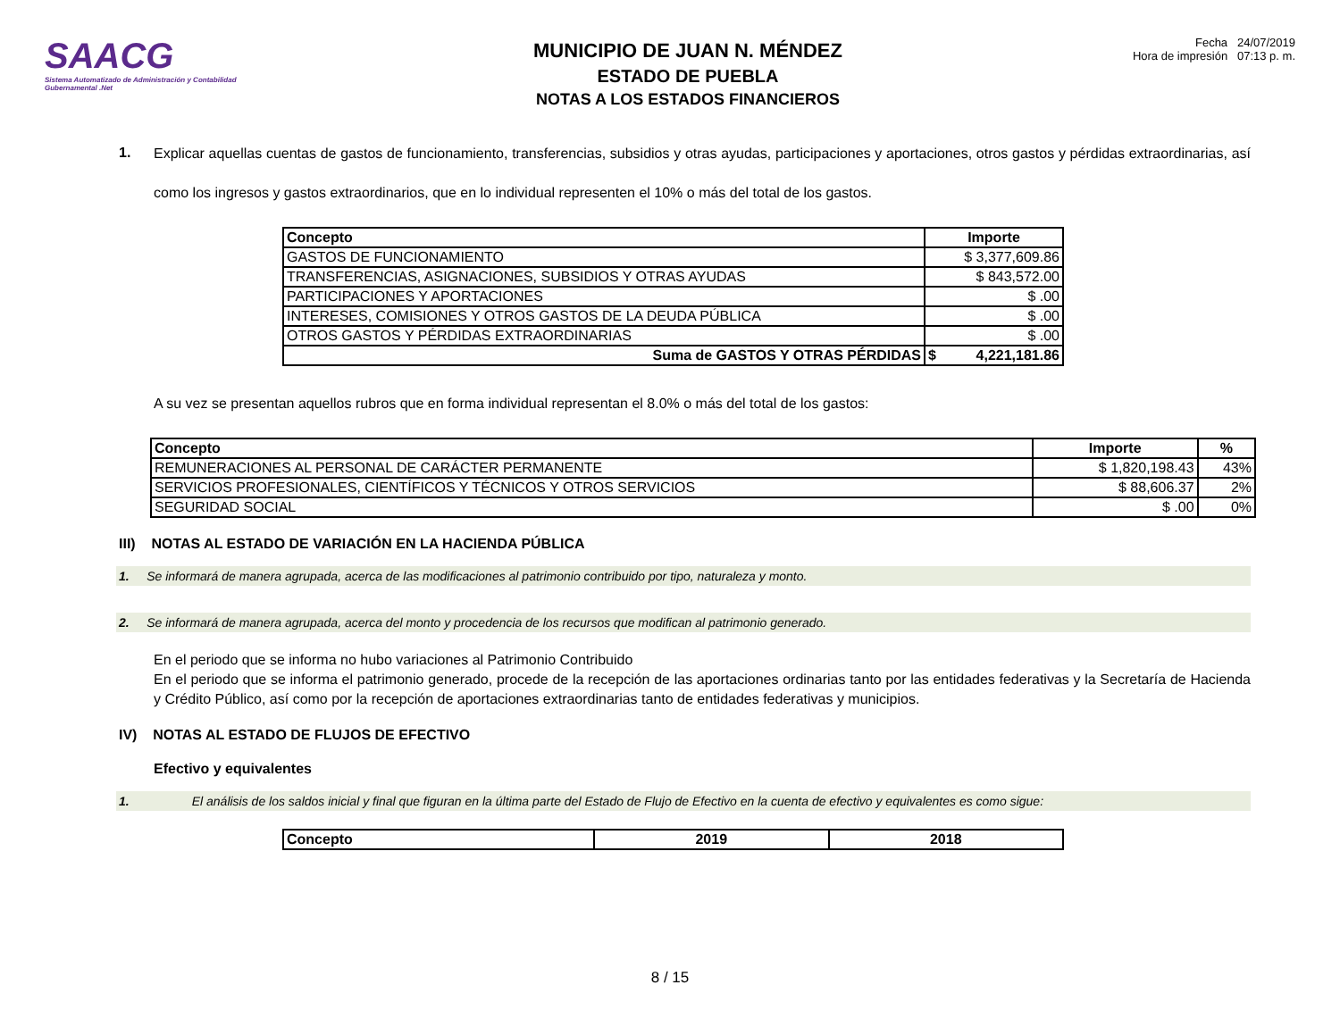SAACG
Sistema Automatizado de Administración y Contabilidad Gubernamental .Net
MUNICIPIO DE JUAN N. MÉNDEZ
ESTADO DE PUEBLA
NOTAS A LOS ESTADOS FINANCIEROS
Fecha 24/07/2019
Hora de impresión 07:13 p. m.
1.
Explicar aquellas cuentas de gastos de funcionamiento, transferencias, subsidios y otras ayudas, participaciones y aportaciones, otros gastos y pérdidas extraordinarias, así como los ingresos y gastos extraordinarios, que en lo individual representen el 10% o más del total de los gastos.
| Concepto | Importe | |
| --- | --- | --- |
| GASTOS DE FUNCIONAMIENTO | $ 3,377,609.86 | |
| TRANSFERENCIAS, ASIGNACIONES, SUBSIDIOS Y OTRAS AYUDAS | $ 843,572.00 | |
| PARTICIPACIONES Y APORTACIONES | $ .00 | |
| INTERESES, COMISIONES Y OTROS GASTOS DE LA DEUDA PÚBLICA | $ .00 | |
| OTROS GASTOS Y PÉRDIDAS EXTRAORDINARIAS | $ .00 | |
| Suma de GASTOS Y OTRAS PÉRDIDAS | $ | 4,221,181.86 |
A su vez se presentan aquellos rubros que en forma individual representan el 8.0% o más del total de los gastos:
| Concepto | Importe | % |
| --- | --- | --- |
| REMUNERACIONES AL PERSONAL DE CARÁCTER PERMANENTE | $ 1,820,198.43 | 43% |
| SERVICIOS PROFESIONALES, CIENTÍFICOS Y TÉCNICOS Y OTROS SERVICIOS | $ 88,606.37 | 2% |
| SEGURIDAD SOCIAL | $ .00 | 0% |
III) NOTAS AL ESTADO DE VARIACIÓN EN LA HACIENDA PÚBLICA
1. Se informará de manera agrupada, acerca de las modificaciones al patrimonio contribuido por tipo, naturaleza y monto.
2. Se informará de manera agrupada, acerca del monto y procedencia de los recursos que modifican al patrimonio generado.
En el periodo que se informa no hubo variaciones al Patrimonio Contribuido
En el periodo que se informa el patrimonio generado, procede de la recepción de las aportaciones ordinarias tanto por las entidades federativas y la Secretaría de Hacienda y Crédito Público, así como por la recepción de aportaciones extraordinarias tanto de entidades federativas y municipios.
IV) NOTAS AL ESTADO DE FLUJOS DE EFECTIVO
Efectivo y equivalentes
1. El análisis de los saldos inicial y final que figuran en la última parte del Estado de Flujo de Efectivo en la cuenta de efectivo y equivalentes es como sigue:
| Concepto | 2019 | 2018 |
| --- | --- | --- |
8 / 15